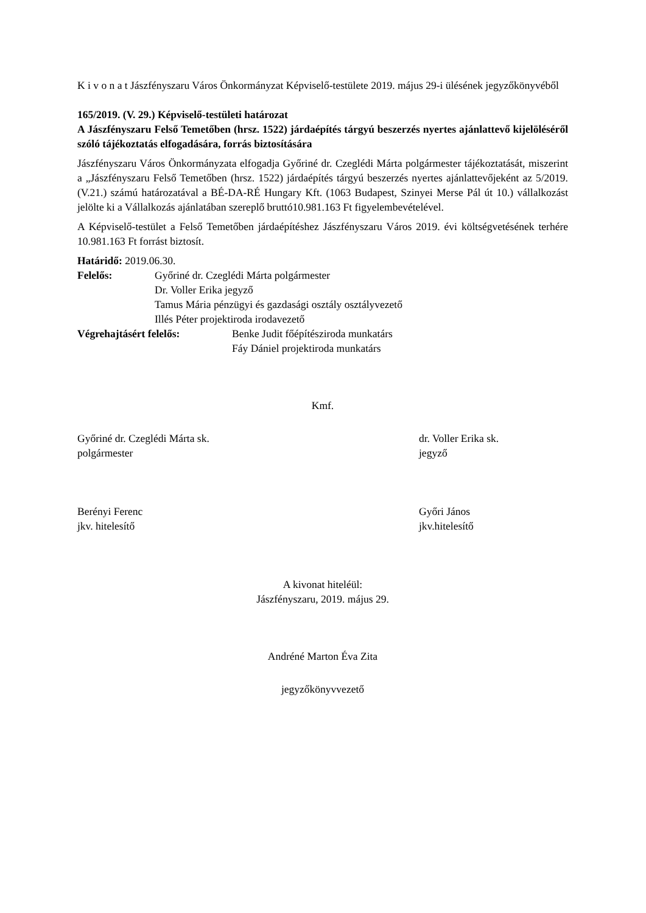K i v o n a t Jászfényszaru Város Önkormányzat Képviselő-testülete 2019. május 29-i ülésének jegyzőkönyvéből
165/2019. (V. 29.) Képviselő-testületi határozat
A Jászfényszaru Felső Temetőben (hrsz. 1522) járdaépítés tárgyú beszerzés nyertes ajánlattevő kijelöléséről szóló tájékoztatás elfogadására, forrás biztosítására
Jászfényszaru Város Önkormányzata elfogadja Győriné dr. Czeglédi Márta polgármester tájékoztatását, miszerint a „Jászfényszaru Felső Temetőben (hrsz. 1522) járdaépítés tárgyú beszerzés nyertes ajánlattevőjeként az 5/2019.(V.21.) számú határozatával a BÉ-DA-RÉ Hungary Kft. (1063 Budapest, Szinyei Merse Pál út 10.) vállalkozást jelölte ki a Vállalkozás ajánlatában szereplő bruttó10.981.163 Ft figyelembevételével.
A Képviselő-testület a Felső Temetőben járdaépítéshez Jászfényszaru Város 2019. évi költségvetésének terhére 10.981.163 Ft forrást biztosít.
Határidő: 2019.06.30.
Felelős: Győriné dr. Czeglédi Márta polgármester
Dr. Voller Erika jegyző
Tamus Mária pénzügyi és gazdasági osztály osztályvezető
Illés Péter projektiroda irodavezető
Végrehajtásért felelős: Benke Judit főépítésziroda munkatárs
Fáy Dániel projektiroda munkatárs
Kmf.
Győriné dr. Czeglédi Márta sk.
polgármester
dr. Voller Erika sk.
jegyző
Berényi Ferenc
jkv. hitelesítő
Győri János
jkv.hitelesítő
A kivonat hiteléül:
Jászfényszaru, 2019. május 29.
Andréné Marton Éva Zita
jegyzőkönyvvezető